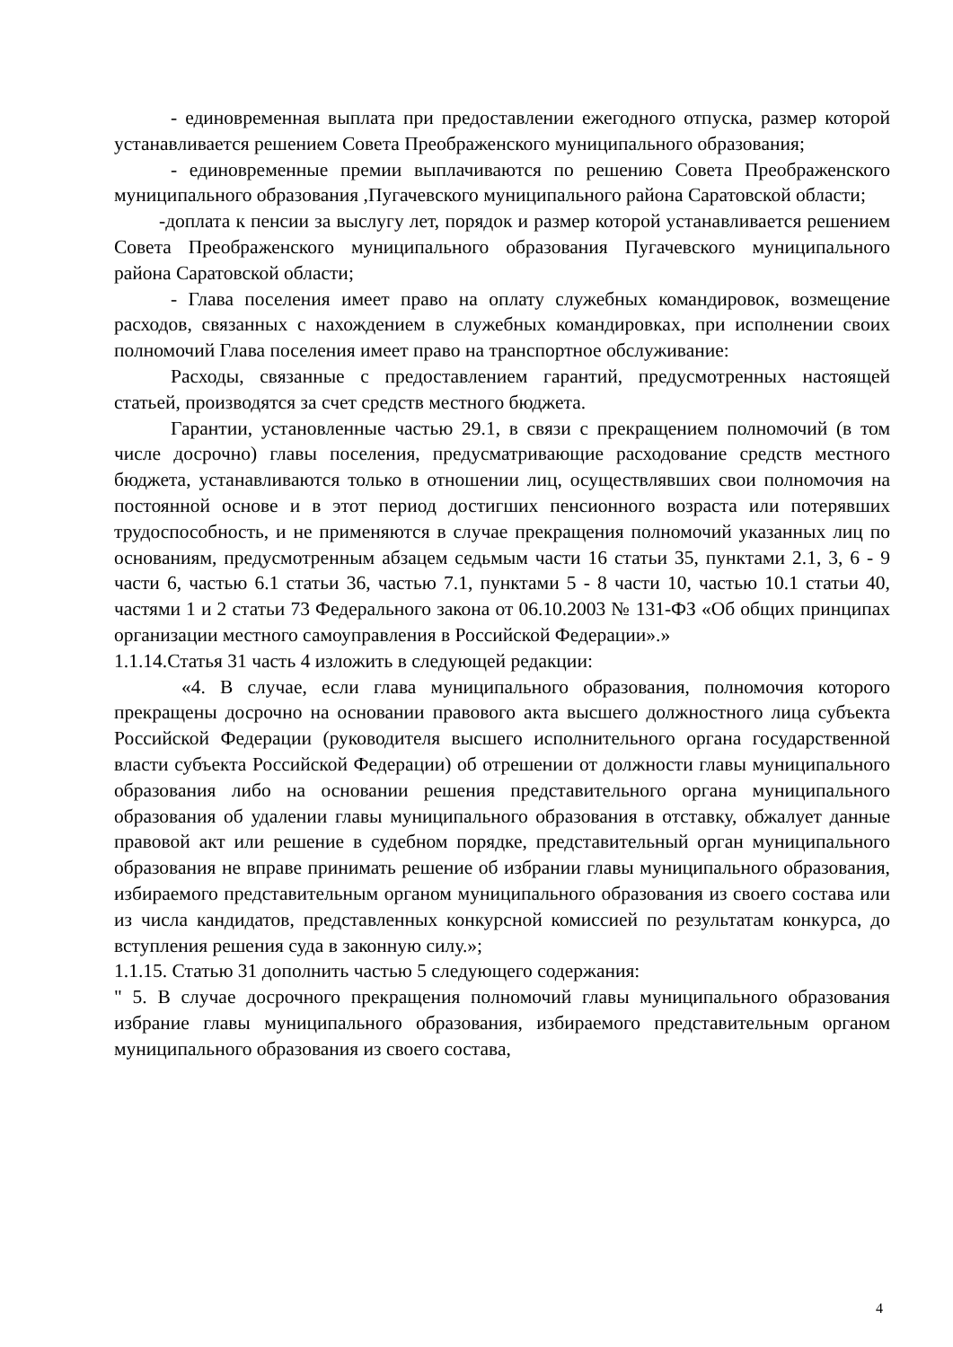- единовременная выплата при предоставлении ежегодного отпуска, размер которой устанавливается решением Совета Преображенского муниципального образования;
- единовременные премии выплачиваются по решению Совета Преображенского муниципального образования ,Пугачевского муниципального района Саратовской области;
-доплата к пенсии за выслугу лет, порядок и размер которой устанавливается решением Совета Преображенского муниципального образования Пугачевского муниципального района Саратовской области;
- Глава поселения имеет право на оплату служебных командировок, возмещение расходов, связанных с нахождением в служебных командировках, при исполнении своих полномочий Глава поселения имеет право на транспортное обслуживание:
Расходы, связанные с предоставлением гарантий, предусмотренных настоящей статьей, производятся за счет средств местного бюджета.
Гарантии, установленные частью 29.1, в связи с прекращением полномочий (в том числе досрочно) главы поселения, предусматривающие расходование средств местного бюджета, устанавливаются только в отношении лиц, осуществлявших свои полномочия на постоянной основе и в этот период достигших пенсионного возраста или потерявших трудоспособность, и не применяются в случае прекращения полномочий указанных лиц по основаниям, предусмотренным абзацем седьмым части 16 статьи 35, пунктами 2.1, 3, 6 - 9 части 6, частью 6.1 статьи 36, частью 7.1, пунктами 5 - 8 части 10, частью 10.1 статьи 40, частями 1 и 2 статьи 73 Федерального закона от 06.10.2003 № 131-ФЗ «Об общих принципах организации местного самоуправления в Российской Федерации».»
1.1.14.Статья 31 часть 4 изложить в следующей редакции:
«4. В случае, если глава муниципального образования, полномочия которого прекращены досрочно на основании правового акта высшего должностного лица субъекта Российской Федерации (руководителя высшего исполнительного органа государственной власти субъекта Российской Федерации) об отрешении от должности главы муниципального образования либо на основании решения представительного органа муниципального образования об удалении главы муниципального образования в отставку, обжалует данные правовой акт или решение в судебном порядке, представительный орган муниципального образования не вправе принимать решение об избрании главы муниципального образования, избираемого представительным органом муниципального образования из своего состава или из числа кандидатов, представленных конкурсной комиссией по результатам конкурса, до вступления решения суда в законную силу.»;
1.1.15. Статью 31 дополнить частью 5 следующего содержания:
" 5. В случае досрочного прекращения полномочий главы муниципального образования избрание главы муниципального образования, избираемого представительным органом муниципального образования из своего состава,
4